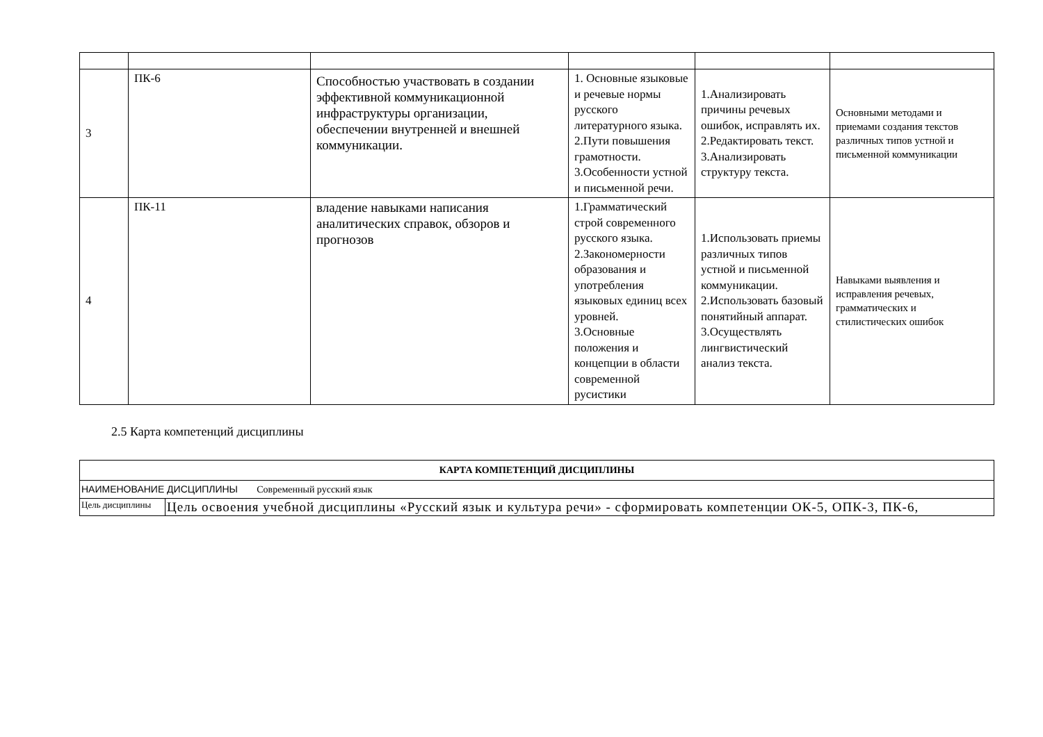| 3 | ПК-6 | Способностью участвовать в создании эффективной коммуникационной инфраструктуры организации, обеспечении внутренней и внешней коммуникации. | 1. Основные языковые и речевые нормы русского литературного языка. 2.Пути повышения грамотности. 3.Особенности устной и письменной речи. | 1.Анализировать причины речевых ошибок, исправлять их. 2.Редактировать текст. 3.Анализировать структуру текста. | Основными методами и приемами создания текстов различных типов устной и письменной коммуникации |
| 4 | ПК-11 | владение навыками написания аналитических справок, обзоров и прогнозов | 1.Грамматический строй современного русского языка. 2.Закономерности образования и употребления языковых единиц всех уровней. 3.Основные положения и концепции в области современной русистики | 1.Использовать приемы различных типов устной и письменной коммуникации. 2.Использовать базовый понятийный аппарат. 3.Осуществлять лингвистический анализ текста. | Навыками выявления и исправления речевых, грамматических и стилистических ошибок |
2.5 Карта компетенций дисциплины
| КАРТА КОМПЕТЕНЦИЙ ДИСЦИПЛИНЫ | |
| --- | --- |
| НАИМЕНОВАНИЕ ДИСЦИПЛИНЫ Современный русский язык | |
| Цель дисциплины | Цель освоения учебной дисциплины «Русский язык и культура речи» - сформировать компетенции ОК-5, ОПК-3, ПК-6, |